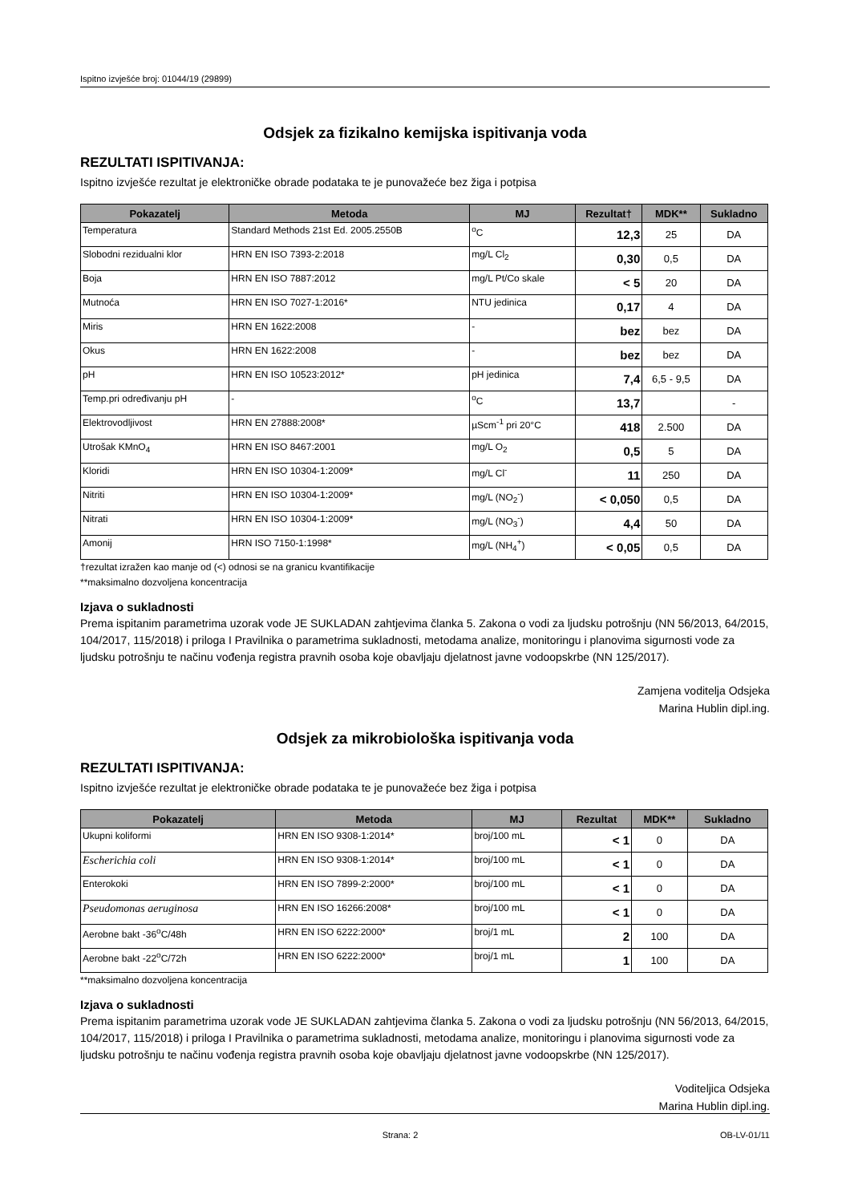Ispitno izvješće broj: 01044/19 (29899)
Odsjek za fizikalno kemijska ispitivanja voda
REZULTATI ISPITIVANJA:
Ispitno izvješće rezultat je elektroničke obrade podataka te je punovažeće bez žiga i potpisa
| Pokazatelj | Metoda | MJ | Rezultat† | MDK** | Sukladno |
| --- | --- | --- | --- | --- | --- |
| Temperatura | Standard Methods 21st Ed. 2005.2550B | <sup>o</sup> C | 12,3 | 25 | DA |
| Slobodni rezidualni klor | HRN EN ISO 7393-2:2018 | mg/L Cl<sub>2</sub> | 0,30 | 0,5 | DA |
| Boja | HRN EN ISO 7887:2012 | mg/L Pt/Co skale | < 5 | 20 | DA |
| Mutnoća | HRN EN ISO 7027-1:2016* | NTU jedinica | 0,17 | 4 | DA |
| Miris | HRN EN 1622:2008 | - | bez | bez | DA |
| Okus | HRN EN 1622:2008 | - | bez | bez | DA |
| pH | HRN EN ISO 10523:2012* | pH jedinica | 7,4 | 6,5 - 9,5 | DA |
| Temp.pri određivanju pH | - | <sup>o</sup> C | 13,7 | | - |
| Elektrovodljivost | HRN EN 27888:2008* | µScm<sup>-1</sup> pri 20°C | 418 | 2.500 | DA |
| Utrošak KMnO<sub>4</sub> | HRN EN ISO 8467:2001 | mg/L O<sub>2</sub> | 0,5 | 5 | DA |
| Kloridi | HRN EN ISO 10304-1:2009* | mg/L Cl<sup>-</sup> | 11 | 250 | DA |
| Nitriti | HRN EN ISO 10304-1:2009* | mg/L (NO<sub>2</sub><sup>-</sup>) | < 0,050 | 0,5 | DA |
| Nitrati | HRN EN ISO 10304-1:2009* | mg/L (NO<sub>3</sub><sup>-</sup>) | 4,4 | 50 | DA |
| Amonij | HRN ISO 7150-1:1998* | mg/L (NH<sub>4</sub><sup>+</sup>) | < 0,05 | 0,5 | DA |
†rezultat izražen kao manje od (<) odnosi se na granicu kvantifikacije
**maksimalno dozvoljena koncentracija
Izjava o sukladnosti
Prema ispitanim parametrima uzorak vode JE SUKLADAN zahtjevima članka 5. Zakona o vodi za ljudsku potrošnju (NN 56/2013, 64/2015, 104/2017, 115/2018) i priloga I Pravilnika o parametrima sukladnosti, metodama analize, monitoringu i planovima sigurnosti vode za ljudsku potrošnju te načinu vođenja registra pravnih osoba koje obavljaju djelatnost javne vodoopskrbe (NN 125/2017).
Zamjena voditelja Odsjeka
Marina Hublin dipl.ing.
Odsjek za mikrobiološka ispitivanja voda
REZULTATI ISPITIVANJA:
Ispitno izvješće rezultat je elektroničke obrade podataka te je punovažeće bez žiga i potpisa
| Pokazatelj | Metoda | MJ | Rezultat | MDK** | Sukladno |
| --- | --- | --- | --- | --- | --- |
| Ukupni koliformi | HRN EN ISO 9308-1:2014* | broj/100 mL | < 1 | 0 | DA |
| Escherichia coli | HRN EN ISO 9308-1:2014* | broj/100 mL | < 1 | 0 | DA |
| Enterokoki | HRN EN ISO 7899-2:2000* | broj/100 mL | < 1 | 0 | DA |
| Pseudomonas aeruginosa | HRN EN ISO 16266:2008* | broj/100 mL | < 1 | 0 | DA |
| Aerobne bakt -36<sup>o</sup>C/48h | HRN EN ISO 6222:2000* | broj/1 mL | 2 | 100 | DA |
| Aerobne bakt -22<sup>o</sup>C/72h | HRN EN ISO 6222:2000* | broj/1 mL | 1 | 100 | DA |
**maksimalno dozvoljena koncentracija
Izjava o sukladnosti
Prema ispitanim parametrima uzorak vode JE SUKLADAN zahtjevima članka 5. Zakona o vodi za ljudsku potrošnju (NN 56/2013, 64/2015, 104/2017, 115/2018) i priloga I Pravilnika o parametrima sukladnosti, metodama analize, monitoringu i planovima sigurnosti vode za ljudsku potrošnju te načinu vođenja registra pravnih osoba koje obavljaju djelatnost javne vodoopskrbe (NN 125/2017).
Voditeljica Odsjeka
Marina Hublin dipl.ing.
Strana: 2 OB-LV-01/11